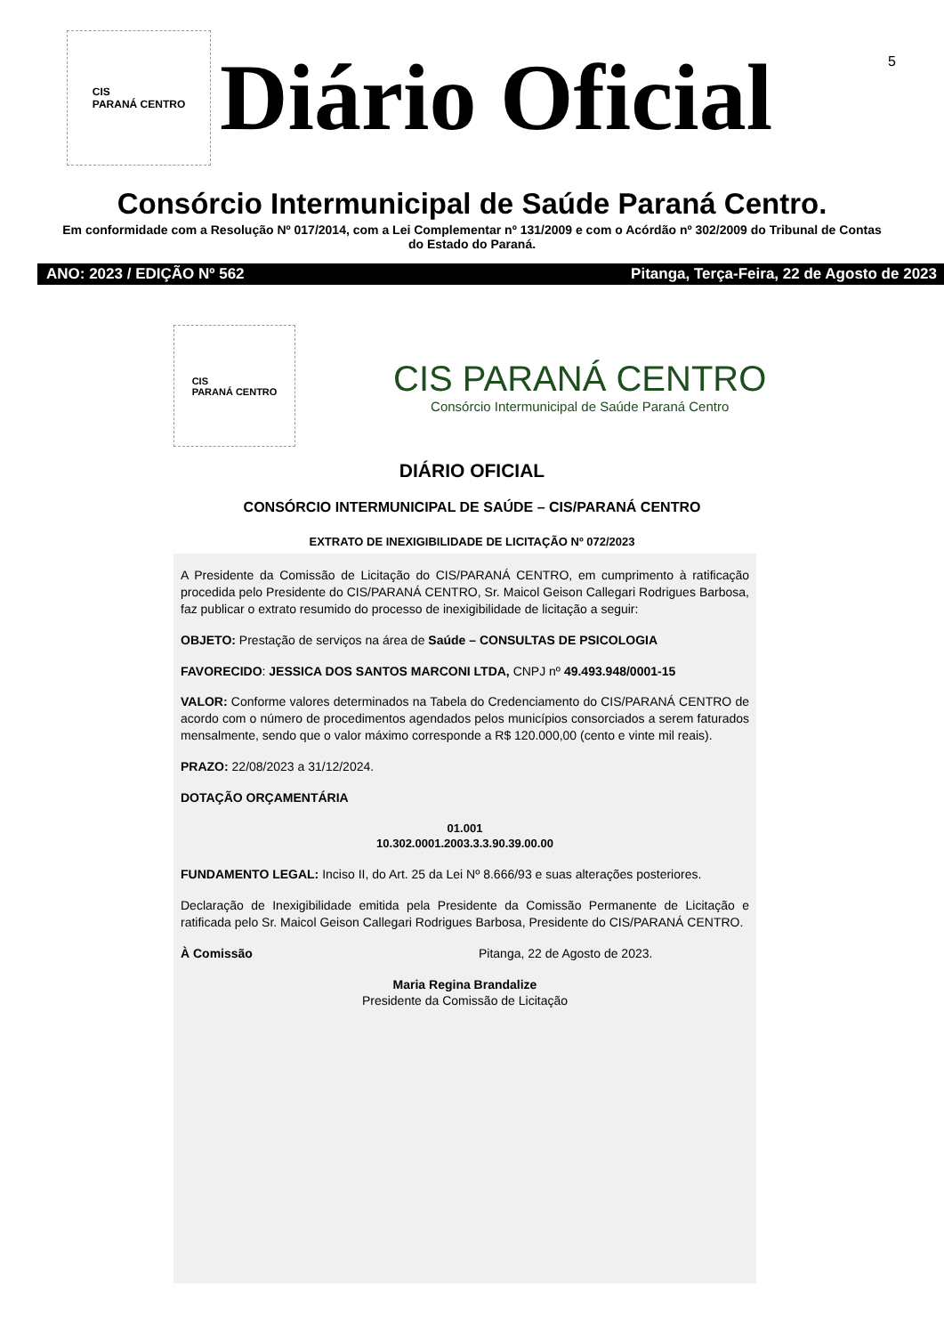5
CIS
PARANÁ CENTRO
Diário Oficial
Consórcio Intermunicipal de Saúde Paraná Centro.
Em conformidade com a Resolução Nº 017/2014, com a Lei Complementar nº 131/2009 e com o Acórdão nº 302/2009 do Tribunal de Contas do Estado do Paraná.
ANO: 2023 / EDIÇÃO Nº 562 Pitanga, Terça-Feira, 22 de Agosto de 2023
CIS
PARANÁ CENTRO
CIS PARANÁ CENTRO
Consórcio Intermunicipal de Saúde Paraná Centro
DIÁRIO OFICIAL
CONSÓRCIO INTERMUNICIPAL DE SAÚDE – CIS/PARANÁ CENTRO
EXTRATO DE INEXIGIBILIDADE DE LICITAÇÃO Nº 072/2023
A Presidente da Comissão de Licitação do CIS/PARANÁ CENTRO, em cumprimento à ratificação procedida pelo Presidente do CIS/PARANÁ CENTRO, Sr. Maicol Geison Callegari Rodrigues Barbosa, faz publicar o extrato resumido do processo de inexigibilidade de licitação a seguir:
OBJETO: Prestação de serviços na área de Saúde – CONSULTAS DE PSICOLOGIA
FAVORECIDO: JESSICA DOS SANTOS MARCONI LTDA, CNPJ nº 49.493.948/0001-15
VALOR: Conforme valores determinados na Tabela do Credenciamento do CIS/PARANÁ CENTRO de acordo com o número de procedimentos agendados pelos municípios consorciados a serem faturados mensalmente, sendo que o valor máximo corresponde a R$ 120.000,00 (cento e vinte mil reais).
PRAZO: 22/08/2023 a 31/12/2024.
DOTAÇÃO ORÇAMENTÁRIA
01.001
10.302.0001.2003.3.3.90.39.00.00
FUNDAMENTO LEGAL: Inciso II, do Art. 25 da Lei Nº 8.666/93 e suas alterações posteriores.
Declaração de Inexigibilidade emitida pela Presidente da Comissão Permanente de Licitação e ratificada pelo Sr. Maicol Geison Callegari Rodrigues Barbosa, Presidente do CIS/PARANÁ CENTRO.
À Comissão Pitanga, 22 de Agosto de 2023.
Maria Regina Brandalize
Presidente da Comissão de Licitação